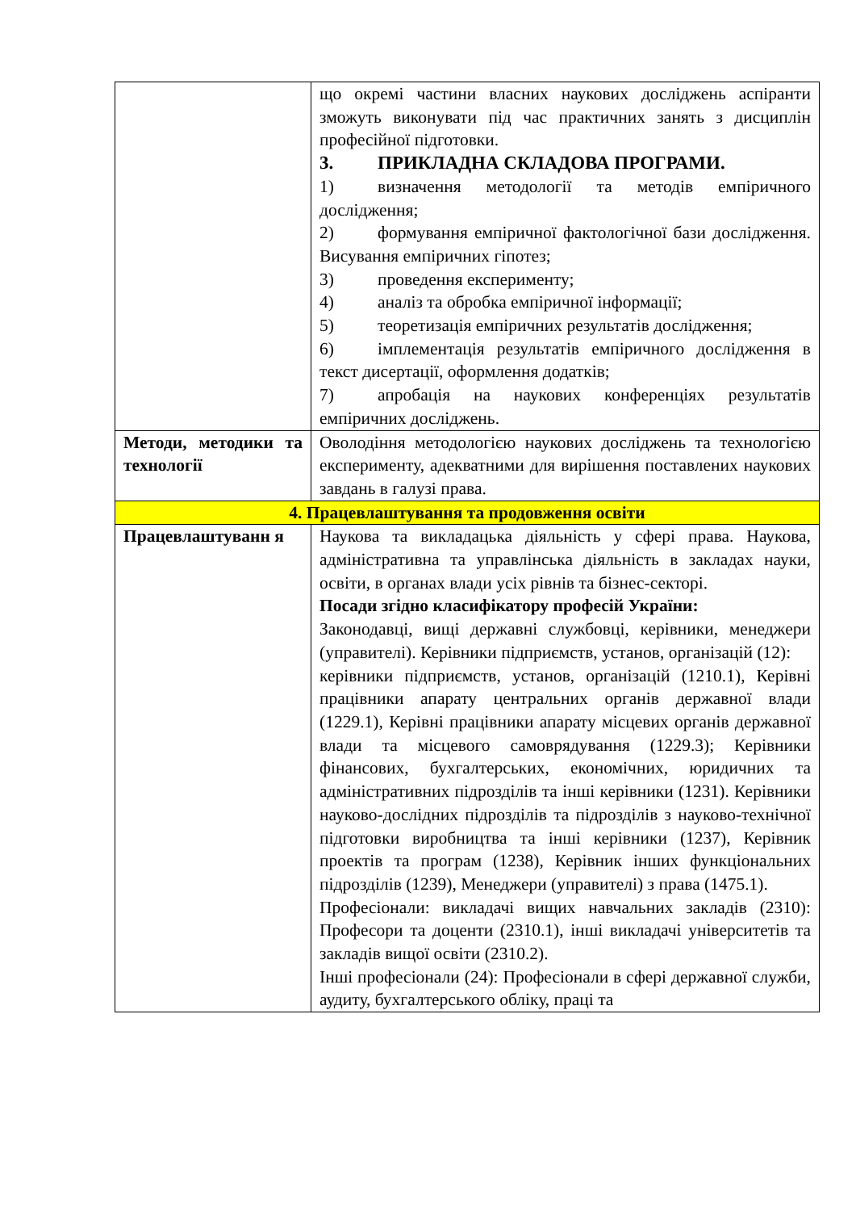| | що окремі частини власних наукових досліджень аспіранти зможуть виконувати під час практичних занять з дисциплін професійної підготовки. 3. ПРИКЛАДНА СКЛАДОВА ПРОГРАМИ. 1) визначення методології та методів емпіричного дослідження; 2) формування емпіричної фактологічної бази дослідження. Висування емпіричних гіпотез; 3) проведення експерименту; 4) аналіз та обробка емпіричної інформації; 5) теоретизація емпіричних результатів дослідження; 6) імплементація результатів емпіричного дослідження в текст дисертації, оформлення додатків; 7) апробація на наукових конференціях результатів емпіричних досліджень. |
| Методи, методики та технології | Оволодіння методологією наукових досліджень та технологією експерименту, адекватними для вирішення поставлених наукових завдань в галузі права. |
| 4. Працевлаштування та продовження освіти | |
| Працевлаштуванн я | Наукова та викладацька діяльність у сфері права. Наукова, адміністративна та управлінська діяльність в закладах науки, освіти, в органах влади усіх рівнів та бізнес-секторі. Посади згідно класифікатору професій України: Законодавці, вищі державні службовці, керівники, менеджери (управителі). Керівники підприємств, установ, організацій (12): керівники підприємств, установ, організацій (1210.1), Керівні працівники апарату центральних органів державної влади (1229.1), Керівні працівники апарату місцевих органів державної влади та місцевого самоврядування (1229.3); Керівники фінансових, бухгалтерських, економічних, юридичних та адміністративних підрозділів та інші керівники (1231). Керівники науково-дослідних підрозділів та підрозділів з науково-технічної підготовки виробництва та інші керівники (1237), Керівник проектів та програм (1238), Керівник інших функціональних підрозділів (1239), Менеджери (управителі) з права (1475.1). Професіонали: викладачі вищих навчальних закладів (2310): Професори та доценти (2310.1), інші викладачі університетів та закладів вищої освіти (2310.2). Інші професіонали (24): Професіонали в сфері державної служби, аудиту, бухгалтерського обліку, праці та |